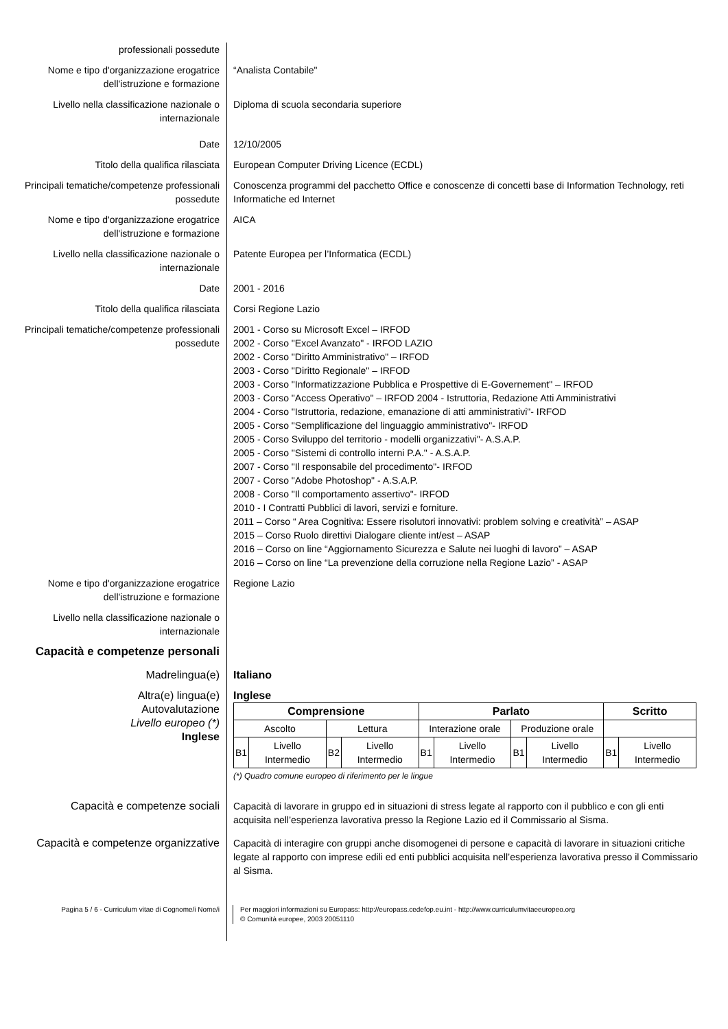professionali possedute
Nome e tipo d'organizzazione erogatrice dell'istruzione e formazione
“Analista Contabile"
Livello nella classificazione nazionale o internazionale
Diploma di scuola secondaria superiore
Date 12/10/2005
Titolo della qualifica rilasciata European Computer Driving Licence (ECDL)
Principali tematiche/competenze professionali possedute
Conoscenza programmi del pacchetto Office e conoscenze di concetti base di Information Technology, reti Informatiche ed Internet
Nome e tipo d'organizzazione erogatrice dell'istruzione e formazione
AICA
Livello nella classificazione nazionale o internazionale
Patente Europea per l’Informatica (ECDL)
Date 2001 - 2016
Titolo della qualifica rilasciata Corsi Regione Lazio
Principali tematiche/competenze professionali possedute
2001 - Corso su Microsoft Excel – IRFOD
2002 - Corso "Excel Avanzato" - IRFOD LAZIO
2002 - Corso "Diritto Amministrativo" – IRFOD
2003 - Corso "Diritto Regionale" – IRFOD
2003 - Corso "Informatizzazione Pubblica e Prospettive di E-Governement" – IRFOD
2003 - Corso "Access Operativo" – IRFOD 2004 - Istruttoria, Redazione Atti Amministrativi
2004 - Corso "Istruttoria, redazione, emanazione di atti amministrativi"- IRFOD
2005 - Corso "Semplificazione del linguaggio amministrativo"- IRFOD
2005 - Corso Sviluppo del territorio - modelli organizzativi"- A.S.A.P.
2005 - Corso "Sistemi di controllo interni P.A." - A.S.A.P.
2007 - Corso "Il responsabile del procedimento"- IRFOD
2007 - Corso "Adobe Photoshop" - A.S.A.P.
2008 - Corso "Il comportamento assertivo"- IRFOD
2010 - I Contratti Pubblici di lavori, servizi e forniture.
2011 – Corso “ Area Cognitiva: Essere risolutori innovativi: problem solving e creatività” – ASAP
2015 – Corso Ruolo direttivi Dialogare cliente int/est – ASAP
2016 – Corso on line “Aggiornamento Sicurezza e Salute nei luoghi di lavoro” – ASAP
2016 – Corso on line “La prevenzione della corruzione nella Regione Lazio” - ASAP
Nome e tipo d'organizzazione erogatrice dell'istruzione e formazione
Regione Lazio
Livello nella classificazione nazionale o internazionale
Capacità e competenze personali
Madrelingua(e) Italiano
Altra(e) lingua(e)
Autovalutazione
Livello europeo (*)
Inglese
Inglese
| Comprensione | | | | Parlato | | | | Scritto | |
| --- | --- | --- | --- | --- | --- | --- | --- | --- | --- |
| Ascolto | | Lettura | | Interazione orale | | Produzione orale | | | |
| B1 | Livello Intermedio | B2 | Livello Intermedio | B1 | Livello Intermedio | B1 | Livello Intermedio | B1 | Livello Intermedio |
(*) Quadro comune europeo di riferimento per le lingue
Capacità e competenze sociali Capacità di lavorare in gruppo ed in situazioni di stress legate al rapporto con il pubblico e con gli enti acquisita nell’esperienza lavorativa presso la Regione Lazio ed il Commissario al Sisma.
Capacità e competenze organizzative
Capacità di interagire con gruppi anche disomogenei di persone e capacità di lavorare in situazioni critiche legate al rapporto con imprese edili ed enti pubblici acquisita nell’esperienza lavorativa presso il Commissario al Sisma.
Pagina 5 / 6 - Curriculum vitae di Cognome/i Nome/i Per maggiori informazioni su Europass: http://europass.cedefop.eu.int - http://www.curriculumvitaeeuropeo.org
© Comunità europee, 2003 20051110